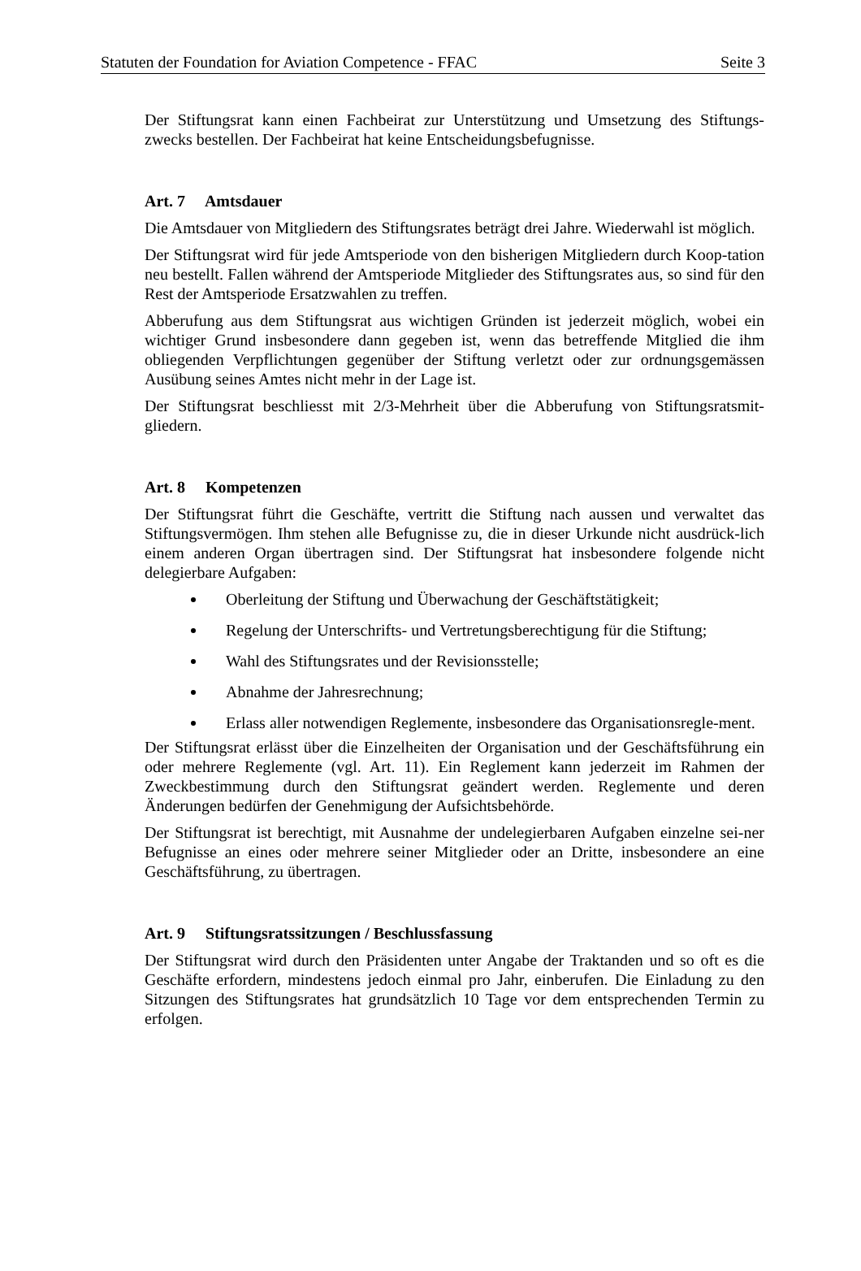Statuten der Foundation for Aviation Competence - FFAC Seite 3
Der Stiftungsrat kann einen Fachbeirat zur Unterstützung und Umsetzung des Stiftungs-zwecks bestellen. Der Fachbeirat hat keine Entscheidungsbefugnisse.
Art. 7 Amtsdauer
Die Amtsdauer von Mitgliedern des Stiftungsrates beträgt drei Jahre. Wiederwahl ist möglich.
Der Stiftungsrat wird für jede Amtsperiode von den bisherigen Mitgliedern durch Koop-tation neu bestellt. Fallen während der Amtsperiode Mitglieder des Stiftungsrates aus, so sind für den Rest der Amtsperiode Ersatzwahlen zu treffen.
Abberufung aus dem Stiftungsrat aus wichtigen Gründen ist jederzeit möglich, wobei ein wichtiger Grund insbesondere dann gegeben ist, wenn das betreffende Mitglied die ihm obliegenden Verpflichtungen gegenüber der Stiftung verletzt oder zur ordnungsgemässen Ausübung seines Amtes nicht mehr in der Lage ist.
Der Stiftungsrat beschliesst mit 2/3-Mehrheit über die Abberufung von Stiftungsratsmit-gliedern.
Art. 8 Kompetenzen
Der Stiftungsrat führt die Geschäfte, vertritt die Stiftung nach aussen und verwaltet das Stiftungsvermögen. Ihm stehen alle Befugnisse zu, die in dieser Urkunde nicht ausdrück-lich einem anderen Organ übertragen sind. Der Stiftungsrat hat insbesondere folgende nicht delegierbare Aufgaben:
Oberleitung der Stiftung und Überwachung der Geschäftstätigkeit;
Regelung der Unterschrifts- und Vertretungsberechtigung für die Stiftung;
Wahl des Stiftungsrates und der Revisionsstelle;
Abnahme der Jahresrechnung;
Erlass aller notwendigen Reglemente, insbesondere das Organisationsregle-ment.
Der Stiftungsrat erlässt über die Einzelheiten der Organisation und der Geschäftsführung ein oder mehrere Reglemente (vgl. Art. 11). Ein Reglement kann jederzeit im Rahmen der Zweckbestimmung durch den Stiftungsrat geändert werden. Reglemente und deren Änderungen bedürfen der Genehmigung der Aufsichtsbehörde.
Der Stiftungsrat ist berechtigt, mit Ausnahme der undelegierbaren Aufgaben einzelne sei-ner Befugnisse an eines oder mehrere seiner Mitglieder oder an Dritte, insbesondere an eine Geschäftsführung, zu übertragen.
Art. 9 Stiftungsratssitzungen / Beschlussfassung
Der Stiftungsrat wird durch den Präsidenten unter Angabe der Traktanden und so oft es die Geschäfte erfordern, mindestens jedoch einmal pro Jahr, einberufen. Die Einladung zu den Sitzungen des Stiftungsrates hat grundsätzlich 10 Tage vor dem entsprechenden Termin zu erfolgen.